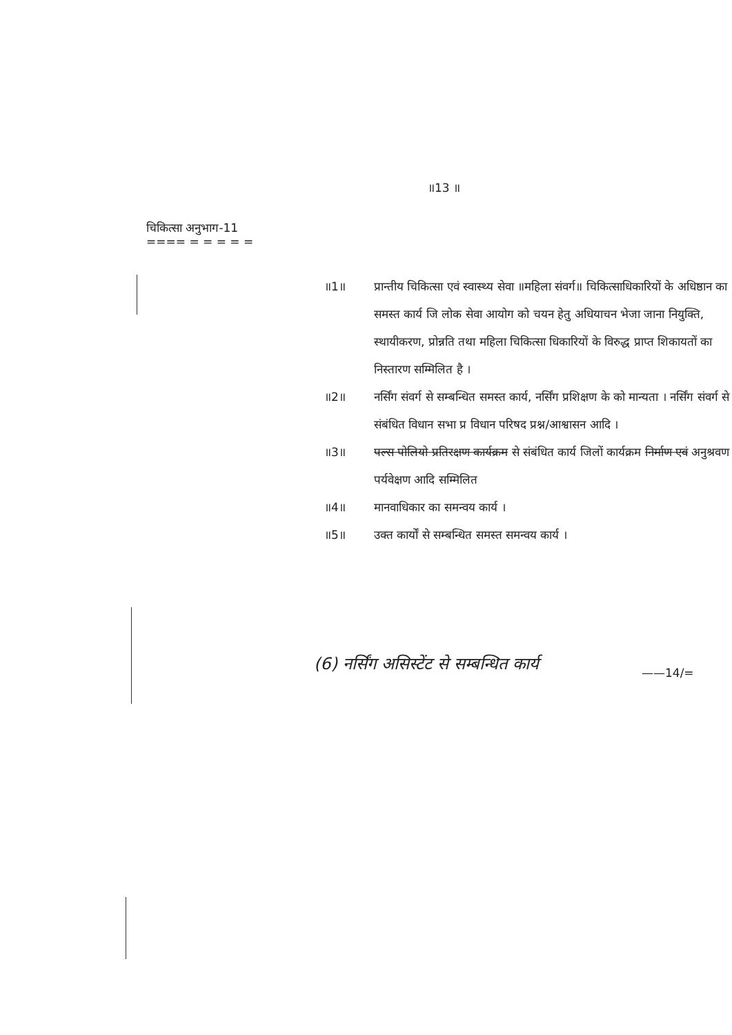॥13 ॥
चिकित्सा अनुभाग-11
==== = = = = =
॥1॥ प्रान्तीय चिकित्सा एवं स्वास्थ्य सेवा ॥महिला संवर्ग॥ चिकित्साधिकारियों के अधिष्ठान का समस्त कार्य जि लोक सेवा आयोग को चयन हेतु अधियाचन भेजा जाना नियुक्ति, स्थायीकरण, प्रोन्नति तथा महिला चिकित्सा धिकारियों के विरुद्ध प्राप्त शिकायतों का निस्तारण सम्मिलित है ।
॥2॥ नर्सिंग संवर्ग से सम्बन्धित समस्त कार्य, नर्सिंग प्रशिक्षण के को मान्यता । नर्सिंग संवर्ग से संबंधित विधान सभा प्र विधान परिषद प्रश्न/आश्वासन आदि ।
॥3॥ पल्स पोलियो प्रतिरक्षण कार्यक्रम से संबंधित कार्य जिलों कार्यक्रम निर्माण एवं अनुश्रवण पर्यवेक्षण आदि सम्मिलित
॥4॥ मानवाधिकार का समन्वय कार्य ।
॥5॥ उक्त कार्यों से सम्बन्धित समस्त समन्वय कार्य ।
(6) नर्सिंग असिस्टेंट से सम्बन्धित कार्य
——14/=